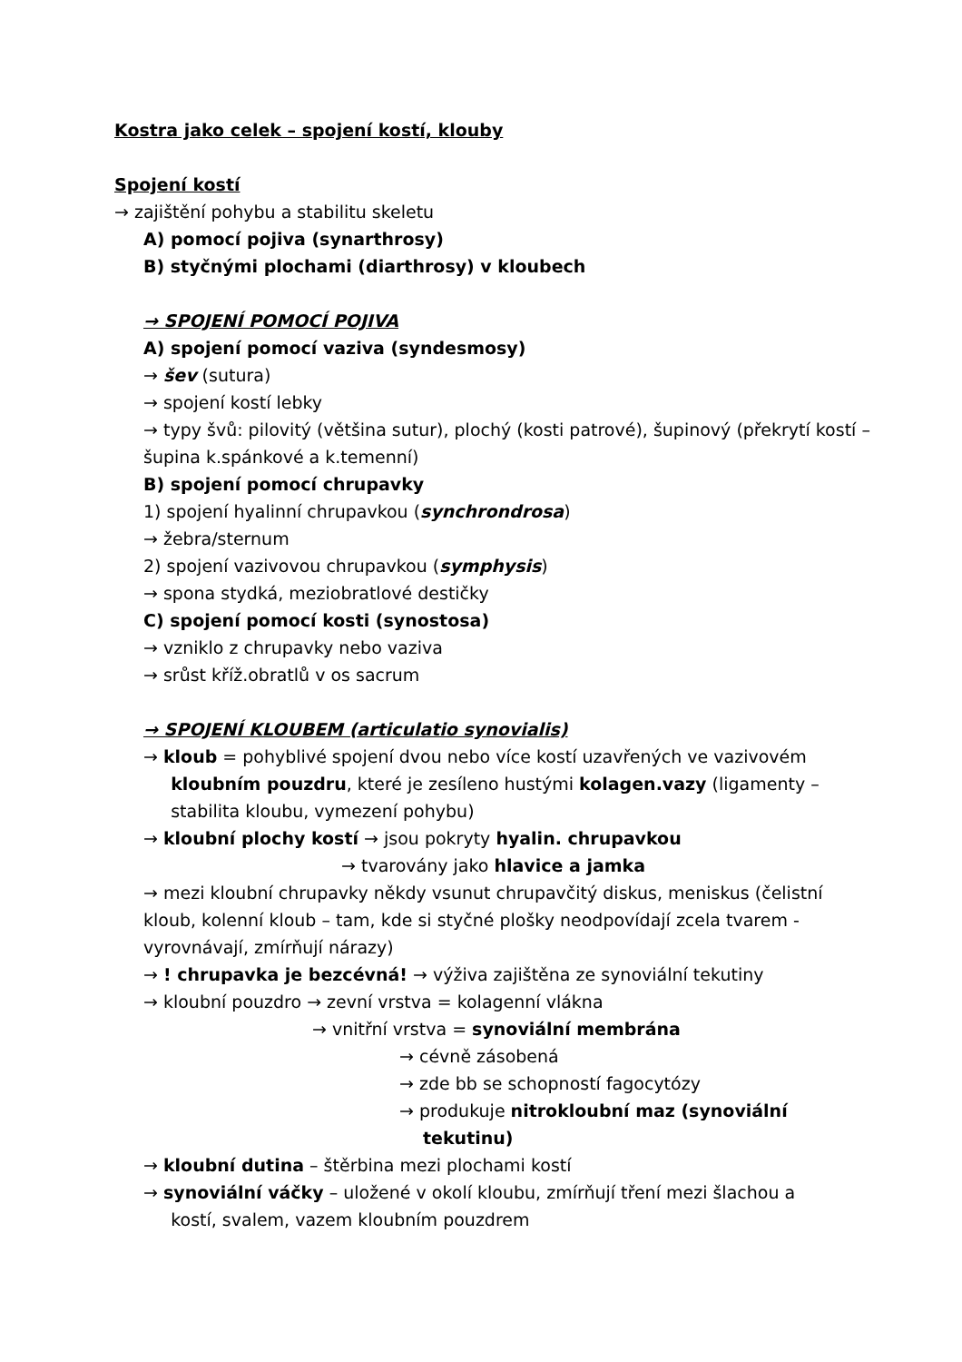Kostra jako celek – spojení kostí, klouby
Spojení kostí
→ zajištění pohybu a stabilitu skeletu
A) pomocí pojiva (synarthrosy)
B) styčnými plochami (diarthrosy) v kloubech
→ SPOJENÍ POMOCÍ POJIVA
A) spojení pomocí vaziva (syndesmosy)
→ šev (sutura)
→ spojení kostí lebky
→ typy švů: pilovitý (většina sutur), plochý (kosti patrové), šupinový (překrytí kostí – šupina k.spánkové a k.temenní)
B) spojení pomocí chrupavky
1) spojení hyalinní chrupavkou (synchrondrosa)
→ žebra/sternum
2) spojení vazivovou chrupavkou (symphysis)
→ spona stydká, meziobratlové destičky
C) spojení pomocí kosti (synostosa)
→ vzniklo z chrupavky nebo vaziva
→ srůst kříž.obratlů v os sacrum
→ SPOJENÍ KLOUBEM (articulatio synovialis)
→ kloub = pohyblivé spojení dvou nebo více kostí uzavřených ve vazivovém
kloubním pouzdru, které je zesíleno hustými kolagen.vazy (ligamenty –
stabilita kloubu, vymezení pohybu)
→ kloubní plochy kostí → jsou pokryty hyalin. chrupavkou
→ tvarovány jako hlavice a jamka
→ mezi kloubní chrupavky někdy vsunut chrupavčitý diskus, meniskus (čelistní kloub, kolenní kloub – tam, kde si styčné plošky neodpovídají zcela tvarem - vyrovnávají, zmírňují nárazy)
→ ! chrupavka je bezcévná! → výživa zajištěna ze synoviální tekutiny
→ kloubní pouzdro → zevní vrstva = kolagenní vlákna
→ vnitřní vrstva = synoviální membrána
→ cévně zásobená
→ zde bb se schopností fagocytózy
→ produkuje nitrokloubní maz (synoviální
tekutinu)
→ kloubní dutina – štěrbina mezi plochami kostí
→ synoviální váčky – uložené v okolí kloubu, zmírňují tření mezi šlachou a
kostí, svalem, vazem kloubním pouzdrem